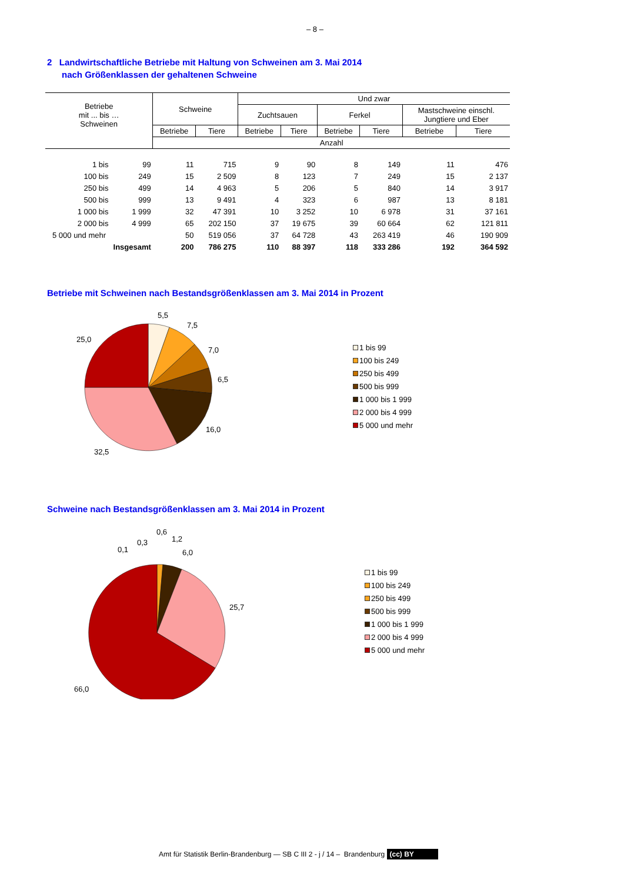– 8 –
2 Landwirtschaftliche Betriebe mit Haltung von Schweinen am 3. Mai 2014
nach Größenklassen der gehaltenen Schweine
| Betriebe mit ... bis … Schweinen | | Schweine | | Und zwar | | | | | |
| --- | --- | --- | --- | --- | --- | --- | --- | --- | --- |
| | | | | Zuchtsauen | | Ferkel | | Mastschweine einschl. Jungtiere und Eber | |
| | | Betriebe | Tiere | Betriebe | Tiere | Betriebe | Tiere | Betriebe | Tiere |
| | | Anzahl | | | | | | | |
| 1 bis | 99 | 11 | 715 | 9 | 90 | 8 | 149 | 11 | 476 |
| 100 bis | 249 | 15 | 2 509 | 8 | 123 | 7 | 249 | 15 | 2 137 |
| 250 bis | 499 | 14 | 4 963 | 5 | 206 | 5 | 840 | 14 | 3 917 |
| 500 bis | 999 | 13 | 9 491 | 4 | 323 | 6 | 987 | 13 | 8 181 |
| 1 000 bis | 1 999 | 32 | 47 391 | 10 | 3 252 | 10 | 6 978 | 31 | 37 161 |
| 2 000 bis | 4 999 | 65 | 202 150 | 37 | 19 675 | 39 | 60 664 | 62 | 121 811 |
| 5 000 und mehr | | 50 | 519 056 | 37 | 64 728 | 43 | 263 419 | 46 | 190 909 |
| Insgesamt | | 200 | 786 275 | 110 | 88 397 | 118 | 333 286 | 192 | 364 592 |
Betriebe mit Schweinen nach Bestandsgrößenklassen am 3. Mai 2014 in Prozent
5,5
7,5
7,0
6,5
16,0
32,5
25,0
1 bis 99
100 bis 249
250 bis 499
500 bis 999
1 000 bis 1 999
2 000 bis 4 999
5 000 und mehr
Schweine nach Bestandsgrößenklassen am 3. Mai 2014 in Prozent
0,1
0,3
0,6
1,2
6,0
25,7
66,0
1 bis 99
100 bis 249
250 bis 499
500 bis 999
1 000 bis 1 999
2 000 bis 4 999
5 000 und mehr
Amt für Statistik Berlin-Brandenburg — SB C III 2 - j / 14 – Brandenburg (cc) BY